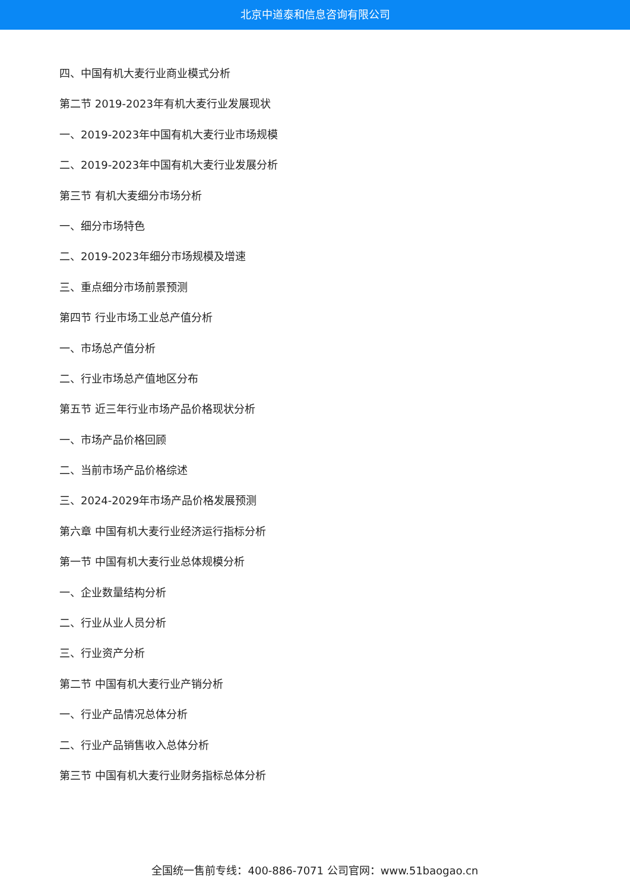北京中道泰和信息咨询有限公司
四、中国有机大麦行业商业模式分析
第二节 2019-2023年有机大麦行业发展现状
一、2019-2023年中国有机大麦行业市场规模
二、2019-2023年中国有机大麦行业发展分析
第三节 有机大麦细分市场分析
一、细分市场特色
二、2019-2023年细分市场规模及增速
三、重点细分市场前景预测
第四节 行业市场工业总产值分析
一、市场总产值分析
二、行业市场总产值地区分布
第五节 近三年行业市场产品价格现状分析
一、市场产品价格回顾
二、当前市场产品价格综述
三、2024-2029年市场产品价格发展预测
第六章 中国有机大麦行业经济运行指标分析
第一节 中国有机大麦行业总体规模分析
一、企业数量结构分析
二、行业从业人员分析
三、行业资产分析
第二节 中国有机大麦行业产销分析
一、行业产品情况总体分析
二、行业产品销售收入总体分析
第三节 中国有机大麦行业财务指标总体分析
全国统一售前专线：400-886-7071 公司官网：www.51baogao.cn